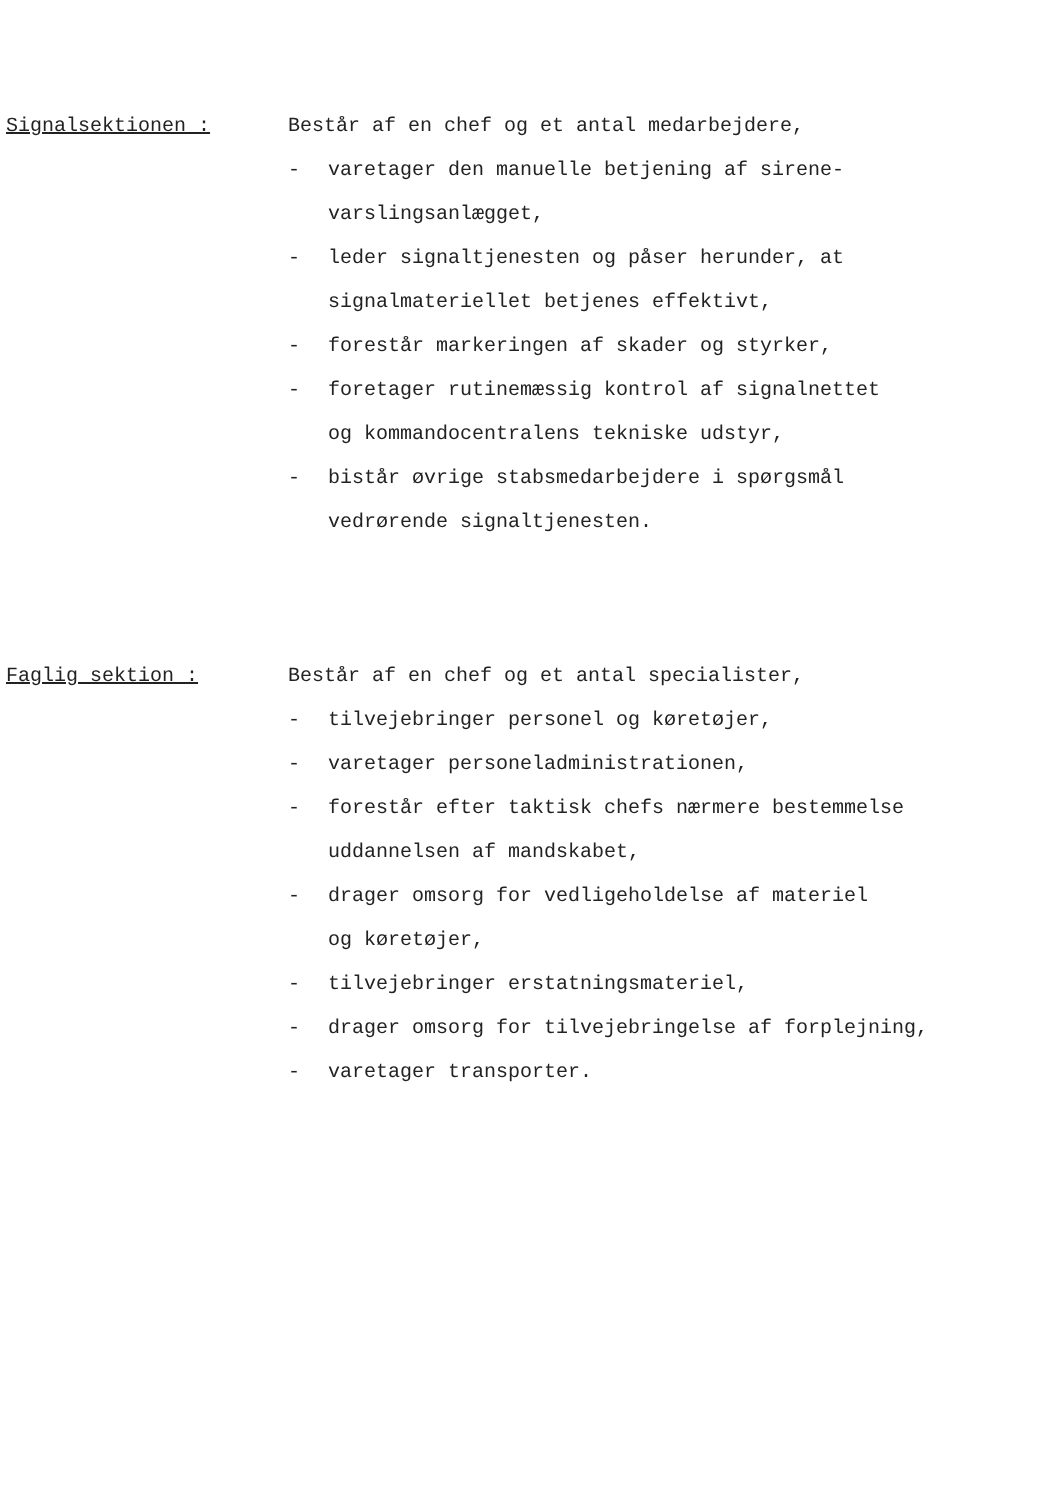Signalsektionen : Består af en chef og et antal medarbejdere,
- varetager den manuelle betjening af sirene-
varslingsanlægget,
- leder signaltjenesten og påser herunder, at
signalmateriellet betjenes effektivt,
- forestår markeringen af skader og styrker,
- foretager rutinemæssig kontrol af signalnettet
og kommandocentralens tekniske udstyr,
- bistår øvrige stabsmedarbejdere i spørgsmål
vedrørende signaltjenesten.
Faglig sektion : Består af en chef og et antal specialister,
- tilvejebringer personel og køretøjer,
- varetager personeladministrationen,
- forestår efter taktisk chefs nærmere bestemmelse
uddannelsen af mandskabet,
- drager omsorg for vedligeholdelse af materiel
og køretøjer,
- tilvejebringer erstatningsmateriel,
- drager omsorg for tilvejebringelse af forplejning,
- varetager transporter.